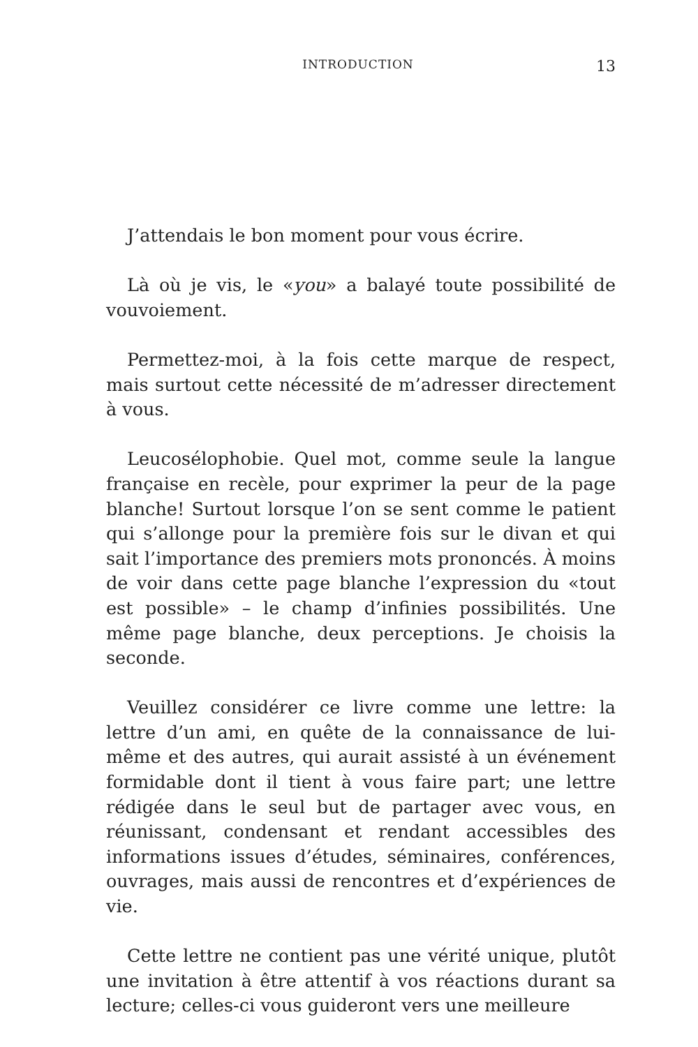INTRODUCTION 13
J’attendais le bon moment pour vous écrire.
Là où je vis, le «you» a balayé toute possibilité de vouvoiement.
Permettez-moi, à la fois cette marque de respect, mais surtout cette nécessité de m’adresser directement à vous.
Leucosélophobie. Quel mot, comme seule la langue française en recèle, pour exprimer la peur de la page blanche! Surtout lorsque l’on se sent comme le patient qui s’allonge pour la première fois sur le divan et qui sait l’importance des premiers mots prononcés. À moins de voir dans cette page blanche l’expression du «tout est possible» – le champ d’infinies possibilités. Une même page blanche, deux perceptions. Je choisis la seconde.
Veuillez considérer ce livre comme une lettre: la lettre d’un ami, en quête de la connaissance de lui-même et des autres, qui aurait assisté à un événement formidable dont il tient à vous faire part; une lettre rédigée dans le seul but de partager avec vous, en réunissant, condensant et rendant accessibles des informations issues d’études, séminaires, conférences, ouvrages, mais aussi de rencontres et d’expériences de vie.
Cette lettre ne contient pas une vérité unique, plutôt une invitation à être attentif à vos réactions durant sa lecture; celles-ci vous guideront vers une meilleure